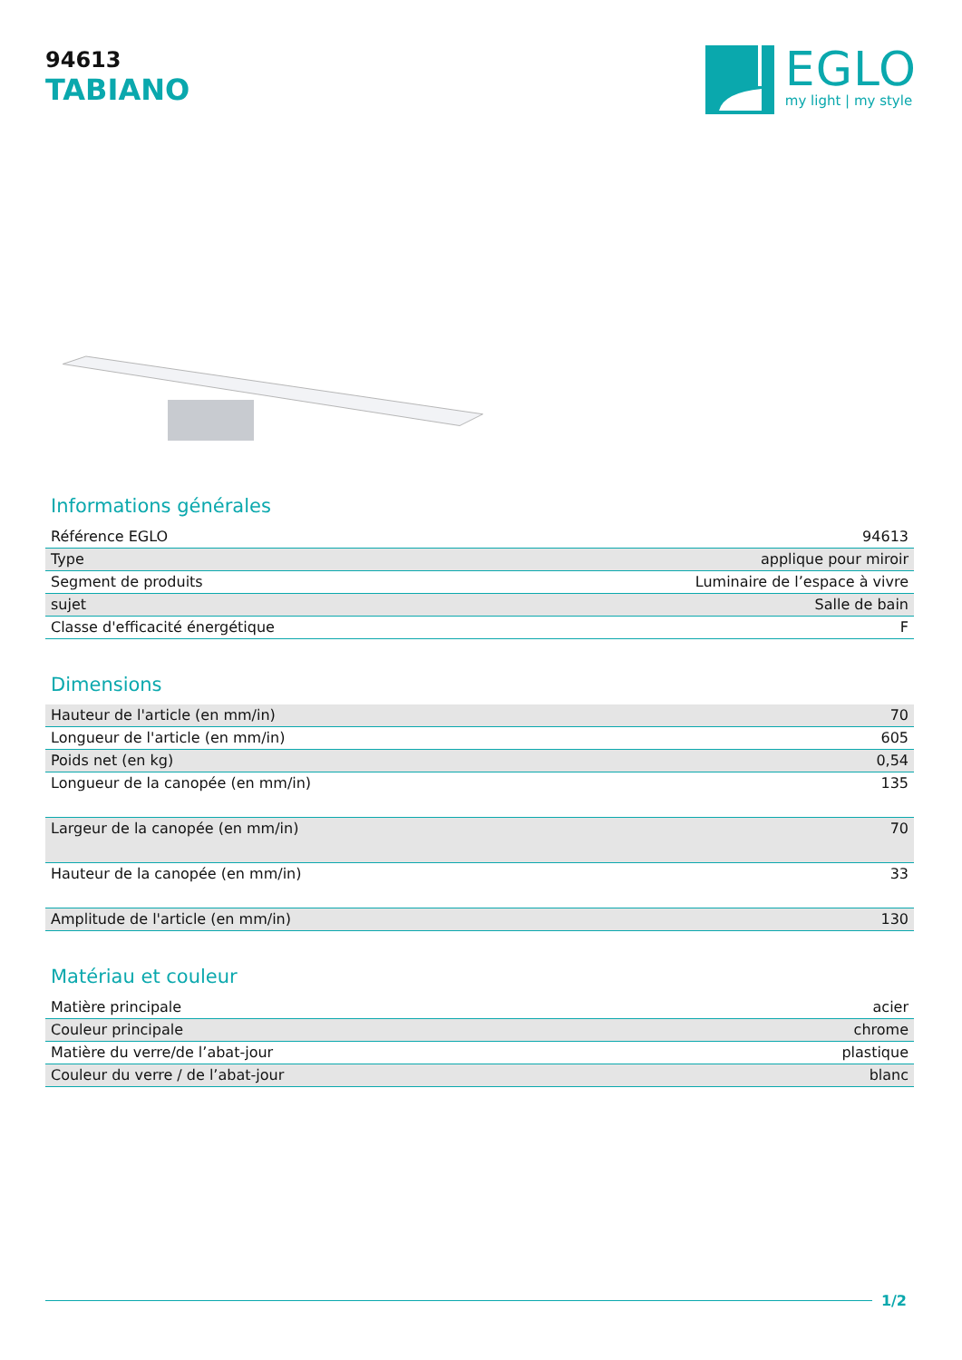94613
TABIANO
EGLO
my light | my style
Informations générales
| Référence EGLO | 94613 |
| Type | applique pour miroir |
| Segment de produits | Luminaire de l’espace à vivre |
| sujet | Salle de bain |
| Classe d'efficacité énergétique | F |
Dimensions
| Hauteur de l'article (en mm/in) | 70 |
| Longueur de l'article (en mm/in) | 605 |
| Poids net (en kg) | 0,54 |
| Longueur de la canopée (en mm/in) | 135 |
| Largeur de la canopée (en mm/in) | 70 |
| Hauteur de la canopée (en mm/in) | 33 |
| Amplitude de l'article (en mm/in) | 130 |
Matériau et couleur
| Matière principale | acier |
| Couleur principale | chrome |
| Matière du verre/de l’abat-jour | plastique |
| Couleur du verre / de l’abat-jour | blanc |
1/2